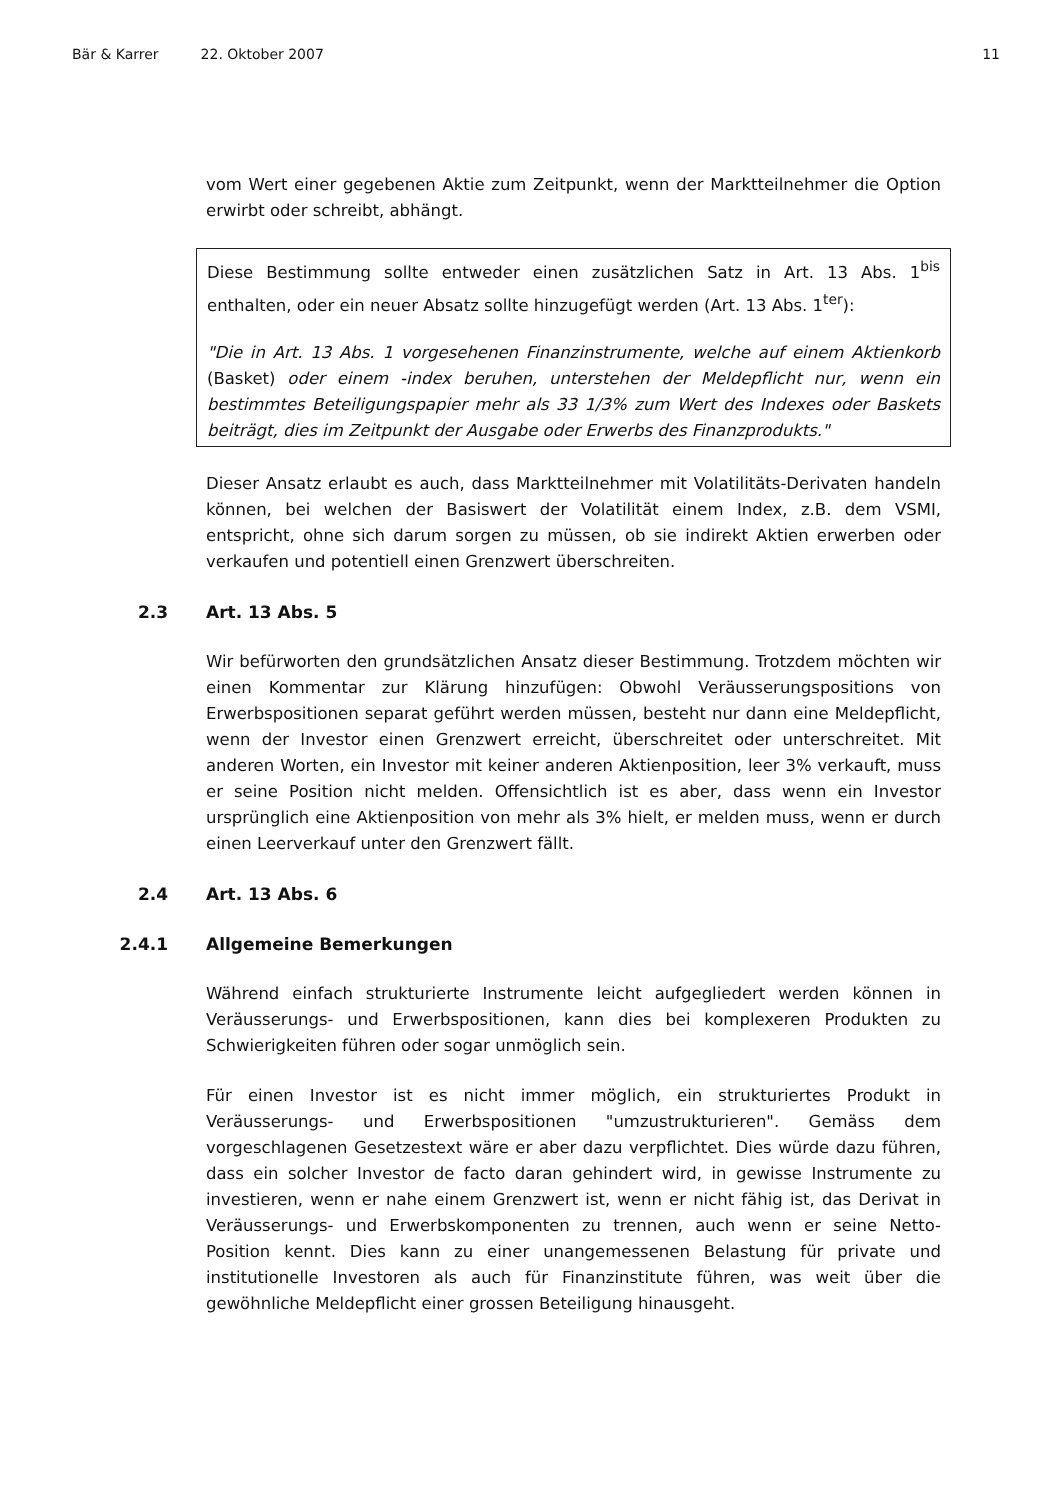Bär & Karrer 22. Oktober 2007 11
vom Wert einer gegebenen Aktie zum Zeitpunkt, wenn der Marktteilnehmer die Option erwirbt oder schreibt, abhängt.
Diese Bestimmung sollte entweder einen zusätzlichen Satz in Art. 13 Abs. 1<sup>bis</sup> enthalten, oder ein neuer Absatz sollte hinzugefügt werden (Art. 13 Abs. 1<sup>ter</sup>):
"Die in Art. 13 Abs. 1 vorgesehenen Finanzinstrumente, welche auf einem Aktienkorb (Basket) oder einem -index beruhen, unterstehen der Meldepflicht nur, wenn ein bestimmtes Beteiligungspapier mehr als 33 1/3% zum Wert des Indexes oder Baskets beiträgt, dies im Zeitpunkt der Ausgabe oder Erwerbs des Finanzprodukts."
Dieser Ansatz erlaubt es auch, dass Marktteilnehmer mit Volatilitäts-Derivaten handeln können, bei welchen der Basiswert der Volatilität einem Index, z.B. dem VSMI, entspricht, ohne sich darum sorgen zu müssen, ob sie indirekt Aktien erwerben oder verkaufen und potentiell einen Grenzwert überschreiten.
2.3 Art. 13 Abs. 5
Wir befürworten den grundsätzlichen Ansatz dieser Bestimmung. Trotzdem möchten wir einen Kommentar zur Klärung hinzufügen: Obwohl Veräusserungspositions von Erwerbspositionen separat geführt werden müssen, besteht nur dann eine Meldepflicht, wenn der Investor einen Grenzwert erreicht, überschreitet oder unterschreitet. Mit anderen Worten, ein Investor mit keiner anderen Aktienposition, leer 3% verkauft, muss er seine Position nicht melden. Offensichtlich ist es aber, dass wenn ein Investor ursprünglich eine Aktienposition von mehr als 3% hielt, er melden muss, wenn er durch einen Leerverkauf unter den Grenzwert fällt.
2.4 Art. 13 Abs. 6
2.4.1 Allgemeine Bemerkungen
Während einfach strukturierte Instrumente leicht aufgegliedert werden können in Veräusserungs- und Erwerbspositionen, kann dies bei komplexeren Produkten zu Schwierigkeiten führen oder sogar unmöglich sein.
Für einen Investor ist es nicht immer möglich, ein strukturiertes Produkt in Veräusserungs- und Erwerbspositionen "umzustrukturieren". Gemäss dem vorgeschlagenen Gesetzestext wäre er aber dazu verpflichtet. Dies würde dazu führen, dass ein solcher Investor de facto daran gehindert wird, in gewisse Instrumente zu investieren, wenn er nahe einem Grenzwert ist, wenn er nicht fähig ist, das Derivat in Veräusserungs- und Erwerbskomponenten zu trennen, auch wenn er seine Netto-Position kennt. Dies kann zu einer unangemessenen Belastung für private und institutionelle Investoren als auch für Finanzinstitute führen, was weit über die gewöhnliche Meldepflicht einer grossen Beteiligung hinausgeht.